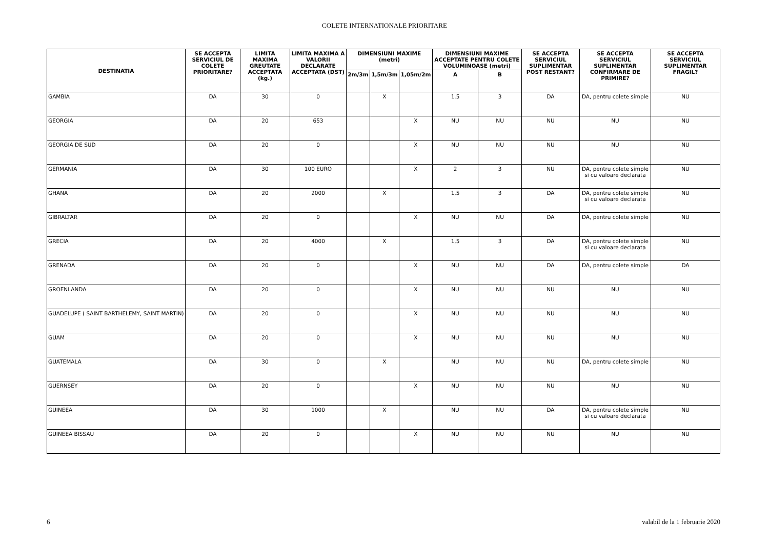COLETE INTERNATIONALE PRIORITARE
| DESTINATIA | SE ACCEPTA SERVICIUL DE COLETE PRIORITARE? | LIMITA MAXIMA GREUTATE ACCEPTATA (kg.) | LIMITA MAXIMA A VALORII DECLARATE ACCEPTATA (DST) | DIMENSIUNI MAXIME (metri) | | | DIMENSIUNI MAXIME ACCEPTATE PENTRU COLETE VOLUMINOASE (metri) | | SE ACCEPTA SERVICIUL SUPLIMENTAR POST RESTANT? | SE ACCEPTA SERVICIUL SUPLIMENTAR CONFIRMARE DE PRIMIRE? | SE ACCEPTA SERVICIUL SUPLIMENTAR FRAGIL? |
| --- | --- | --- | --- | --- | --- | --- | --- | --- | --- | --- | --- |
| | | | | 2m/3m | 1,5m/3m | 1,05m/2m | A | B | | | |
| GAMBIA | DA | 30 | 0 | | X | | 1.5 | 3 | DA | DA, pentru colete simple | NU |
| GEORGIA | DA | 20 | 653 | | | X | NU | NU | NU | NU | NU |
| GEORGIA DE SUD | DA | 20 | 0 | | | X | NU | NU | NU | NU | NU |
| GERMANIA | DA | 30 | 100 EURO | | | X | 2 | 3 | NU | DA, pentru colete simple si cu valoare declarata | NU |
| GHANA | DA | 20 | 2000 | | X | | 1,5 | 3 | DA | DA, pentru colete simple si cu valoare declarata | NU |
| GIBRALTAR | DA | 20 | 0 | | | X | NU | NU | DA | DA, pentru colete simple | NU |
| GRECIA | DA | 20 | 4000 | | X | | 1,5 | 3 | DA | DA, pentru colete simple si cu valoare declarata | NU |
| GRENADA | DA | 20 | 0 | | | X | NU | NU | DA | DA, pentru colete simple | DA |
| GROENLANDA | DA | 20 | 0 | | | X | NU | NU | NU | NU | NU |
| GUADELUPE ( SAINT BARTHELEMY, SAINT MARTIN) | DA | 20 | 0 | | | X | NU | NU | NU | NU | NU |
| GUAM | DA | 20 | 0 | | | X | NU | NU | NU | NU | NU |
| GUATEMALA | DA | 30 | 0 | | X | | NU | NU | NU | DA, pentru colete simple | NU |
| GUERNSEY | DA | 20 | 0 | | | X | NU | NU | NU | NU | NU |
| GUINEEA | DA | 30 | 1000 | | X | | NU | NU | DA | DA, pentru colete simple si cu valoare declarata | NU |
| GUINEEA BISSAU | DA | 20 | 0 | | | X | NU | NU | NU | NU | NU |
6 valabil de la 1 februarie 2020